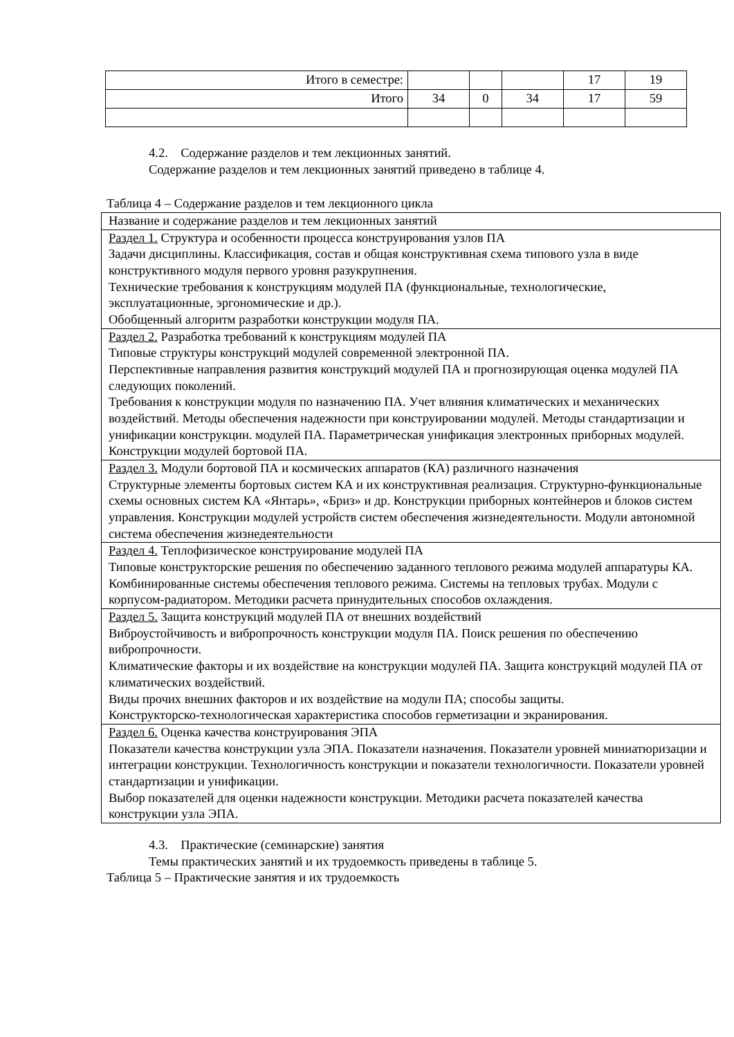| Итого в семестре: | | | | 17 | 19 |
| Итого | 34 | 0 | 34 | 17 | 59 |
4.2. Содержание разделов и тем лекционных занятий.
Содержание разделов и тем лекционных занятий приведено в таблице 4.
Таблица 4 – Содержание разделов и тем лекционного цикла
| Название и содержание разделов и тем лекционных занятий |
| Раздел 1. Структура и особенности процесса конструирования узлов ПА Задачи дисциплины. Классификация, состав и общая конструктивная схема типового узла в виде конструктивного модуля первого уровня разукрупнения. Технические требования к конструкциям модулей ПА (функциональные, технологические, эксплуатационные, эргономические и др.). Обобщенный алгоритм разработки конструкции модуля ПА. |
| Раздел 2. Разработка требований к конструкциям модулей ПА Типовые структуры конструкций модулей современной электронной ПА. Перспективные направления развития конструкций модулей ПА и прогнозирующая оценка модулей ПА следующих поколений. Требования к конструкции модуля по назначению ПА. Учет влияния климатических и механических воздействий. Методы обеспечения надежности при конструировании модулей. Методы стандартизации и унификации конструкции. модулей ПА. Параметрическая унификация электронных приборных модулей. Конструкции модулей бортовой ПА. |
| Раздел 3. Модули бортовой ПА и космических аппаратов (КА) различного назначения Структурные элементы бортовых систем КА и их конструктивная реализация. Структурно-функциональные схемы основных систем КА «Янтарь», «Бриз» и др. Конструкции приборных контейнеров и блоков систем управления. Конструкции модулей устройств систем обеспечения жизнедеятельности. Модули автономной система обеспечения жизнедеятельности |
| Раздел 4. Теплофизическое конструирование модулей ПА Типовые конструкторские решения по обеспечению заданного теплового режима модулей аппаратуры КА. Комбинированные системы обеспечения теплового режима. Системы на тепловых трубах. Модули с корпусом-радиатором. Методики расчета принудительных способов охлаждения. |
| Раздел 5. Защита конструкций модулей ПА от внешних воздействий Виброустойчивость и вибропрочность конструкции модуля ПА. Поиск решения по обеспечению вибропрочности. Климатические факторы и их воздействие на конструкции модулей ПА. Защита конструкций модулей ПА от климатических воздействий. Виды прочих внешних факторов и их воздействие на модули ПА; способы защиты. Конструкторско-технологическая характеристика способов герметизации и экранирования. |
| Раздел 6. Оценка качества конструирования ЭПА Показатели качества конструкции узла ЭПА. Показатели назначения. Показатели уровней миниатюризации и интеграции конструкции. Технологичность конструкции и показатели технологичности. Показатели уровней стандартизации и унификации. Выбор показателей для оценки надежности конструкции. Методики расчета показателей качества конструкции узла ЭПА. |
4.3. Практические (семинарские) занятия
Темы практических занятий и их трудоемкость приведены в таблице 5.
Таблица 5 – Практические занятия и их трудоемкость